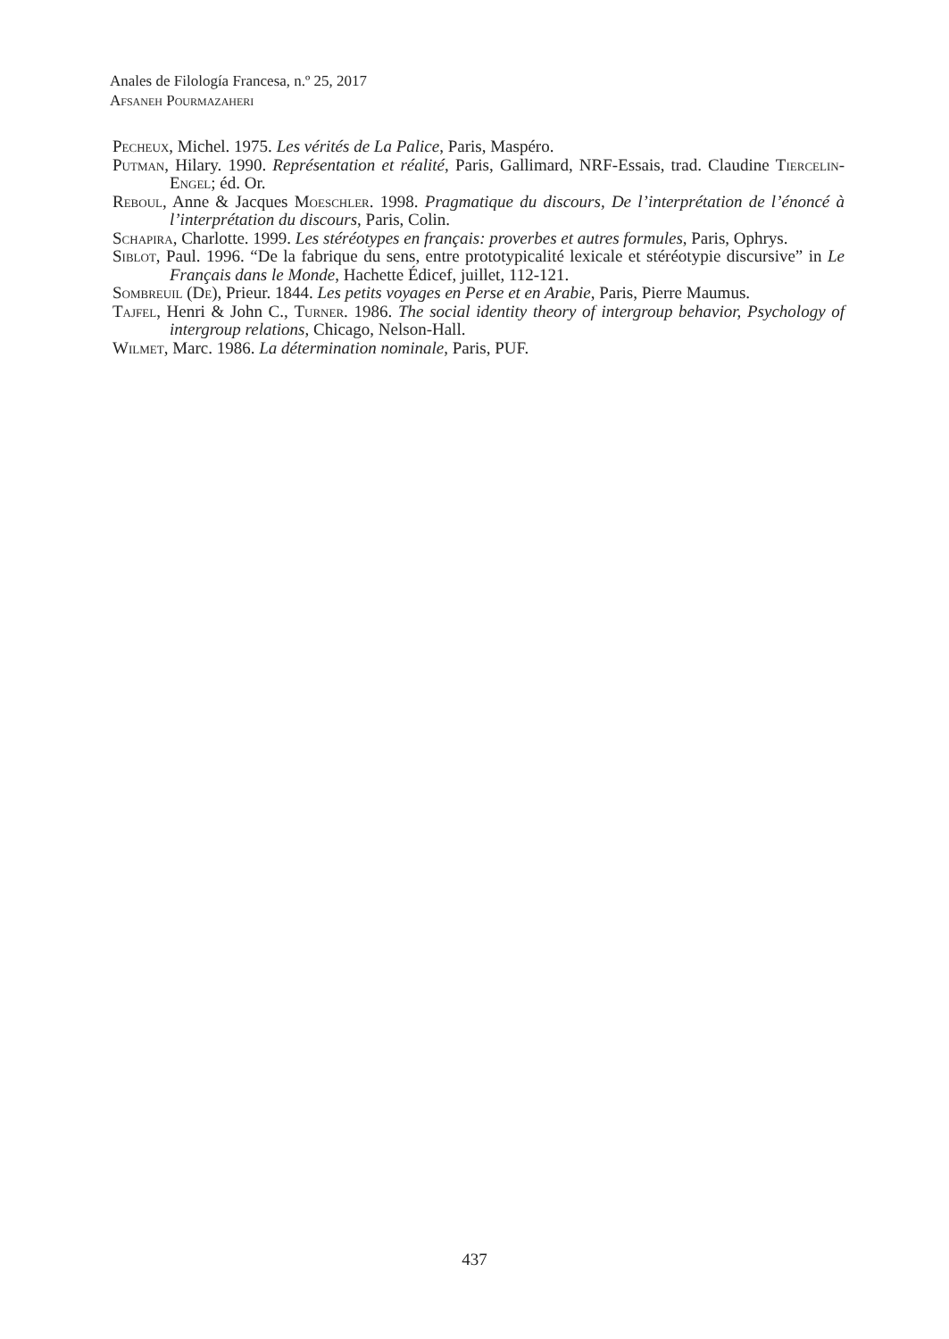Anales de Filología Francesa, n.º 25, 2017
Afsaneh Pourmazaheri
Pecheux, Michel. 1975. Les vérités de La Palice, Paris, Maspéro.
Putman, Hilary. 1990. Représentation et réalité, Paris, Gallimard, NRF-Essais, trad. Claudine Tiercelin-Engel; éd. Or.
Reboul, Anne & Jacques Moeschler. 1998. Pragmatique du discours, De l’interprétation de l’énoncé à l’interprétation du discours, Paris, Colin.
Schapira, Charlotte. 1999. Les stéréotypes en français: proverbes et autres formules, Paris, Ophrys.
Siblot, Paul. 1996. “De la fabrique du sens, entre prototypicalité lexicale et stéréotypie discursive” in Le Français dans le Monde, Hachette Édicef, juillet, 112-121.
Sombreuil (De), Prieur. 1844. Les petits voyages en Perse et en Arabie, Paris, Pierre Maumus.
Tajfel, Henri & John C., Turner. 1986. The social identity theory of intergroup behavior, Psychology of intergroup relations, Chicago, Nelson-Hall.
Wilmet, Marc. 1986. La détermination nominale, Paris, PUF.
437